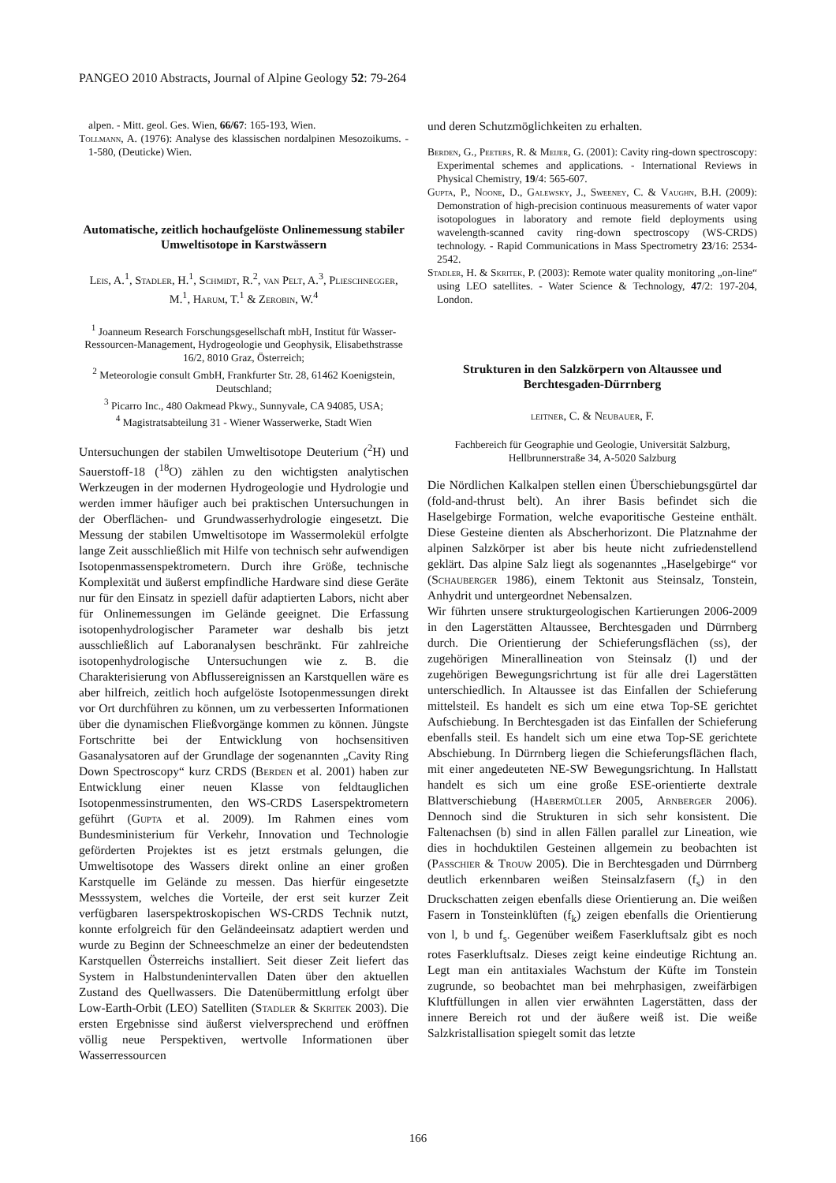PANGEO 2010 Abstracts, Journal of Alpine Geology 52: 79-264
alpen. - Mitt. geol. Ges. Wien, 66/67: 165-193, Wien.
Tollmann, A. (1976): Analyse des klassischen nordalpinen Mesozoikums. - 1-580, (Deuticke) Wien.
Automatische, zeitlich hochaufgelöste Onlinemessung stabiler Umweltisotope in Karstwässern
Leis, A.<sup>1</sup>, Stadler, H.<sup>1</sup>, Schmidt, R.<sup>2</sup>, van Pelt, A.<sup>3</sup>, Plieschnegger, M.<sup>1</sup>, Harum, T.<sup>1</sup> & Zerobin, W.<sup>4</sup>
<sup>1</sup> Joanneum Research Forschungsgesellschaft mbH, Institut für Wasser-Ressourcen-Management, Hydrogeologie und Geophysik, Elisabethstrasse 16/2, 8010 Graz, Österreich;
<sup>2</sup> Meteorologie consult GmbH, Frankfurter Str. 28, 61462 Koenigstein, Deutschland;
<sup>3</sup> Picarro Inc., 480 Oakmead Pkwy., Sunnyvale, CA 94085, USA;
<sup>4</sup> Magistratsabteilung 31 - Wiener Wasserwerke, Stadt Wien
Untersuchungen der stabilen Umweltisotope Deuterium (<sup>2</sup>H) und Sauerstoff-18 (<sup>18</sup>O) zählen zu den wichtigsten analytischen Werkzeugen in der modernen Hydrogeologie und Hydrologie und werden immer häufiger auch bei praktischen Untersuchungen in der Oberflächen- und Grundwasserhydrologie eingesetzt. Die Messung der stabilen Umweltisotope im Wassermolekül erfolgte lange Zeit ausschließlich mit Hilfe von technisch sehr aufwendigen Isotopenmassenspektrometern. Durch ihre Größe, technische Komplexität und äußerst empfindliche Hardware sind diese Geräte nur für den Einsatz in speziell dafür adaptierten Labors, nicht aber für Onlinemessungen im Gelände geeignet. Die Erfassung isotopenhydrologischer Parameter war deshalb bis jetzt ausschließlich auf Laboranalysen beschränkt. Für zahlreiche isotopenhydrologische Untersuchungen wie z. B. die Charakterisierung von Abflussereignissen an Karstquellen wäre es aber hilfreich, zeitlich hoch aufgelöste Isotopenmessungen direkt vor Ort durchführen zu können, um zu verbesserten Informationen über die dynamischen Fließvorgänge kommen zu können. Jüngste Fortschritte bei der Entwicklung von hochsensitiven Gasanalysatoren auf der Grundlage der sogenannten „Cavity Ring Down Spectroscopy“ kurz CRDS (Berden et al. 2001) haben zur Entwicklung einer neuen Klasse von feldtauglichen Isotopenmessinstrumenten, den WS-CRDS Laserspektrometern geführt (Gupta et al. 2009). Im Rahmen eines vom Bundesministerium für Verkehr, Innovation und Technologie geförderten Projektes ist es jetzt erstmals gelungen, die Umweltisotope des Wassers direkt online an einer großen Karstquelle im Gelände zu messen. Das hierfür eingesetzte Messsystem, welches die Vorteile, der erst seit kurzer Zeit verfügbaren laserspektroskopischen WS-CRDS Technik nutzt, konnte erfolgreich für den Geländeeinsatz adaptiert werden und wurde zu Beginn der Schneeschmelze an einer der bedeutendsten Karstquellen Österreichs installiert. Seit dieser Zeit liefert das System in Halbstundenintervallen Daten über den aktuellen Zustand des Quellwassers. Die Datenübermittlung erfolgt über Low-Earth-Orbit (LEO) Satelliten (Stadler & Skritek 2003). Die ersten Ergebnisse sind äußerst vielversprechend und eröffnen völlig neue Perspektiven, wertvolle Informationen über Wasserressourcen
und deren Schutzmöglichkeiten zu erhalten.
Berden, G., Peeters, R. & Meijer, G. (2001): Cavity ring-down spectroscopy: Experimental schemes and applications. - International Reviews in Physical Chemistry, 19/4: 565-607.
Gupta, P., Noone, D., Galewsky, J., Sweeney, C. & Vaughn, B.H. (2009): Demonstration of high-precision continuous measurements of water vapor isotopologues in laboratory and remote field deployments using wavelength-scanned cavity ring-down spectroscopy (WS-CRDS) technology. - Rapid Communications in Mass Spectrometry 23/16: 2534-2542.
Stadler, H. & Skritek, P. (2003): Remote water quality monitoring „on-line“ using LEO satellites. - Water Science & Technology, 47/2: 197-204, London.
Strukturen in den Salzkörpern von Altaussee und Berchtesgaden-Dürrnberg
leitner, C. & Neubauer, F.
Fachbereich für Geographie und Geologie, Universität Salzburg, Hellbrunnerstraße 34, A-5020 Salzburg
Die Nördlichen Kalkalpen stellen einen Überschiebungsgürtel dar (fold-and-thrust belt). An ihrer Basis befindet sich die Haselgebirge Formation, welche evaporitische Gesteine enthält. Diese Gesteine dienten als Abscherhorizont. Die Platznahme der alpinen Salzkörper ist aber bis heute nicht zufriedenstellend geklärt. Das alpine Salz liegt als sogenanntes „Haselgebirge“ vor (Schauberger 1986), einem Tektonit aus Steinsalz, Tonstein, Anhydrit und untergeordnet Nebensalzen.
Wir führten unsere strukturgeologischen Kartierungen 2006-2009 in den Lagerstätten Altaussee, Berchtesgaden und Dürrnberg durch. Die Orientierung der Schieferungsflächen (ss), der zugehörigen Minerallineation von Steinsalz (l) und der zugehörigen Bewegungsrichrtung ist für alle drei Lagerstätten unterschiedlich. In Altaussee ist das Einfallen der Schieferung mittelsteil. Es handelt es sich um eine etwa Top-SE gerichtet Aufschiebung. In Berchtesgaden ist das Einfallen der Schieferung ebenfalls steil. Es handelt sich um eine etwa Top-SE gerichtete Abschiebung. In Dürrnberg liegen die Schieferungsflächen flach, mit einer angedeuteten NE-SW Bewegungsrichtung. In Hallstatt handelt es sich um eine große ESE-orientierte dextrale Blattverschiebung (Habermüller 2005, Arnberger 2006). Dennoch sind die Strukturen in sich sehr konsistent. Die Faltenachsen (b) sind in allen Fällen parallel zur Lineation, wie dies in hochduktilen Gesteinen allgemein zu beobachten ist (Passchier & Trouw 2005). Die in Berchtesgaden und Dürrnberg deutlich erkennbaren weißen Steinsalzfasern (f<sub>s</sub>) in den Druckschatten zeigen ebenfalls diese Orientierung an. Die weißen Fasern in Tonsteinklüften (f<sub>k</sub>) zeigen ebenfalls die Orientierung von l, b und f<sub>s</sub>. Gegenüber weißem Faserkluftsalz gibt es noch rotes Faserkluftsalz. Dieses zeigt keine eindeutige Richtung an. Legt man ein antitaxiales Wachstum der Küfte im Tonstein zugrunde, so beobachtet man bei mehrphasigen, zweifärbigen Kluftfüllungen in allen vier erwähnten Lagerstätten, dass der innere Bereich rot und der äußere weiß ist. Die weiße Salzkristallisation spiegelt somit das letzte
166